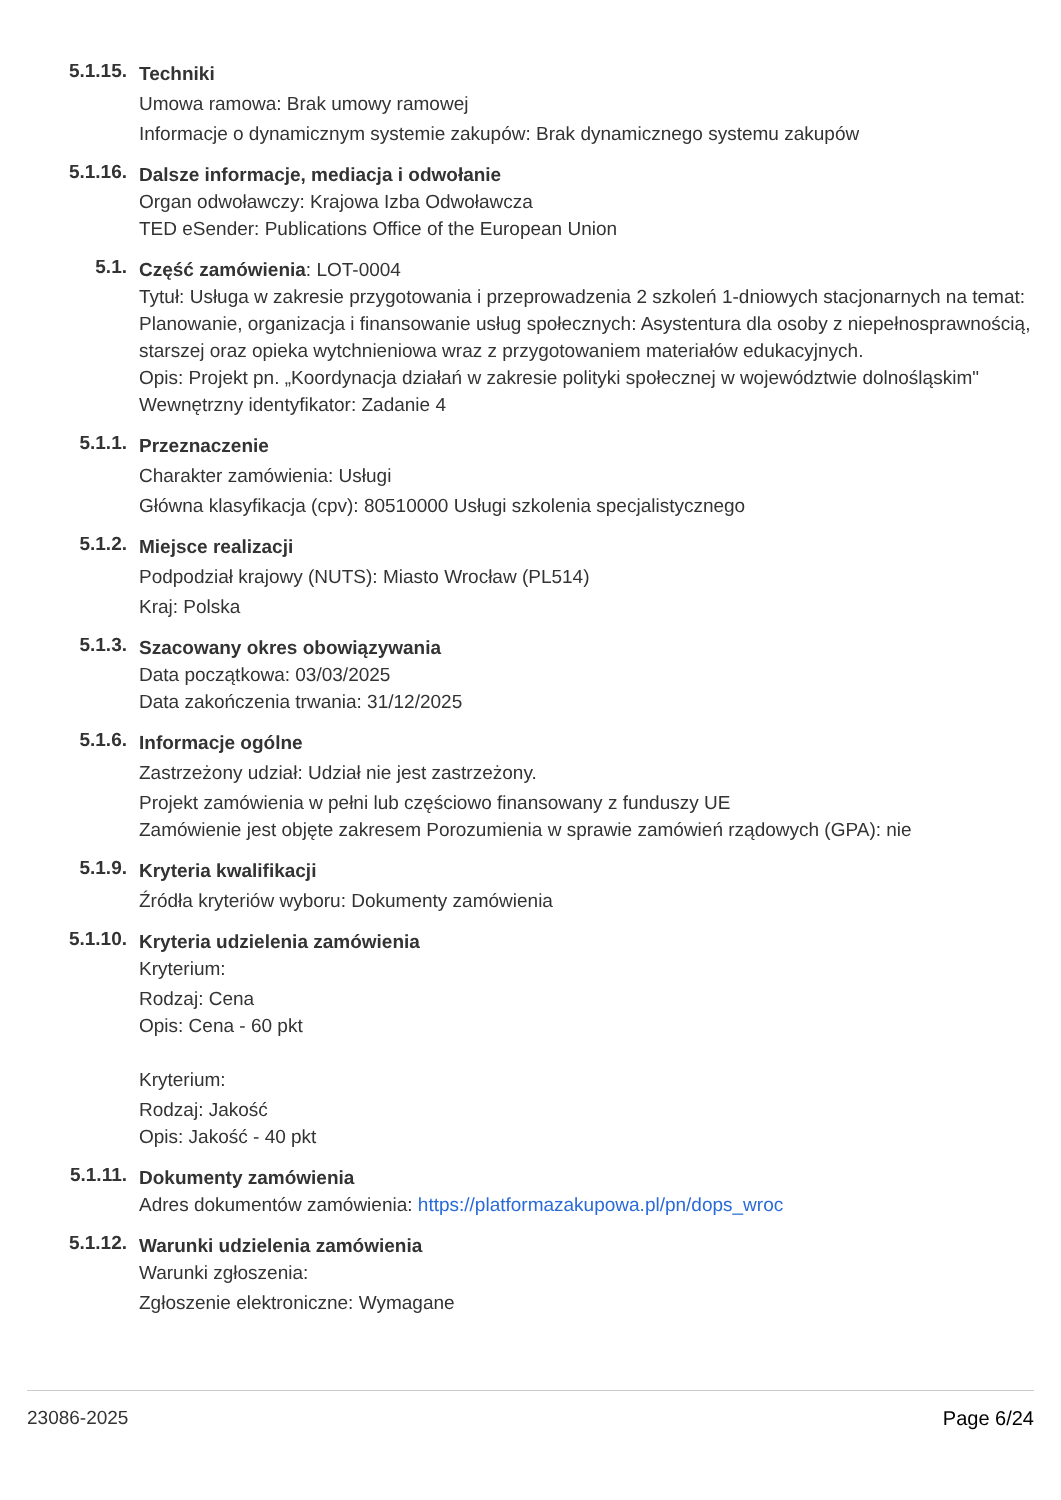5.1.15.
Techniki
Umowa ramowa: Brak umowy ramowej
Informacje o dynamicznym systemie zakupów: Brak dynamicznego systemu zakupów
5.1.16.
Dalsze informacje, mediacja i odwołanie
Organ odwoławczy: Krajowa Izba Odwoławcza
TED eSender: Publications Office of the European Union
5.1.
Część zamówienia: LOT-0004
Tytuł: Usługa w zakresie przygotowania i przeprowadzenia 2 szkoleń 1-dniowych stacjonarnych na temat: Planowanie, organizacja i finansowanie usług społecznych: Asystentura dla osoby z niepełnosprawnością, starszej oraz opieka wytchnieniowa wraz z przygotowaniem materiałów edukacyjnych.
Opis: Projekt pn. „Koordynacja działań w zakresie polityki społecznej w województwie dolnośląskim"
Wewnętrzny identyfikator: Zadanie 4
5.1.1.
Przeznaczenie
Charakter zamówienia: Usługi
Główna klasyfikacja (cpv): 80510000 Usługi szkolenia specjalistycznego
5.1.2.
Miejsce realizacji
Podpodział krajowy (NUTS): Miasto Wrocław (PL514)
Kraj: Polska
5.1.3.
Szacowany okres obowiązywania
Data początkowa: 03/03/2025
Data zakończenia trwania: 31/12/2025
5.1.6.
Informacje ogólne
Zastrzeżony udział: Udział nie jest zastrzeżony.
Projekt zamówienia w pełni lub częściowo finansowany z funduszy UE
Zamówienie jest objęte zakresem Porozumienia w sprawie zamówień rządowych (GPA): nie
5.1.9.
Kryteria kwalifikacji
Źródła kryteriów wyboru: Dokumenty zamówienia
5.1.10.
Kryteria udzielenia zamówienia
Kryterium:
Rodzaj: Cena
Opis: Cena - 60 pkt
Kryterium:
Rodzaj: Jakość
Opis: Jakość - 40 pkt
5.1.11.
Dokumenty zamówienia
Adres dokumentów zamówienia: https://platformazakupowa.pl/pn/dops_wroc
5.1.12.
Warunki udzielenia zamówienia
Warunki zgłoszenia:
Zgłoszenie elektroniczne: Wymagane
23086-2025 Page 6/24